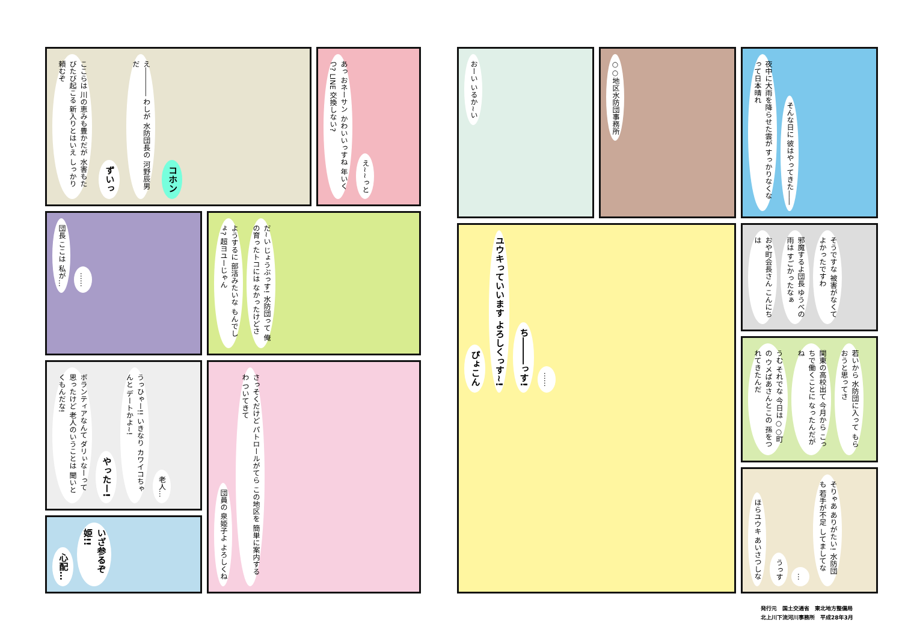ここらは 川の恵みも豊かだが 水害もたびたび起こる 新入りとはいえ しっかり頼むぞ ずいっ え―――― わしが 水防団長の 河野辰男だ コホン
あっ おネーサン かわいいっすね 年いくつ? LINE 交換しない? え~~っと
団長 ここは 私が… ……
ようするに 部活みたいな もんでしょ? 超ヨユーじゃん だ~い じょうぶっす! 水防団って 俺の育ったトコには なかったけどさ
ボランティアなんて ダリぃなーって 思ったけど 老人のいうことは 聞いとくもんだな! やったー! うっひゃー!! いきなり カワイコちゃんと デートかよ~! 老人…
団員の 泉姫子よ よろしくね さっそくだけど パトロールがてら この地区を 簡単に案内するわ ついてきて
心配… いざ参るぞ 姫!!
おーい いるか~い
○○地区水防団事務所
夜中に大雨を降らせた雲が すっかりなくなって日本晴れ そんな日に 彼はやってきた――
ぴょこん ユウキっていいます よろしくっす~! ち―――っす! ……
おや町会長さん こんにちは 邪魔するよ団長 ゆうべの雨は すごかったなぁ そうですな 被害がなくて よかったですわ
うむ それでな 今日は○○町の ウメばあさんとこの 孫をつれてきたんだ 関東の高校出て 今月から こっちで働くことに なったんだがね 若いから 水防団に入って もらおうと思ってさ
ほらユウキ あいさつしな うっす … そりゃあ ありがたい! 水防団も 若手が不足 してましてな
発行元　国土交通省　東北地方整備局
北上川下流河川事務所　平成28年3月